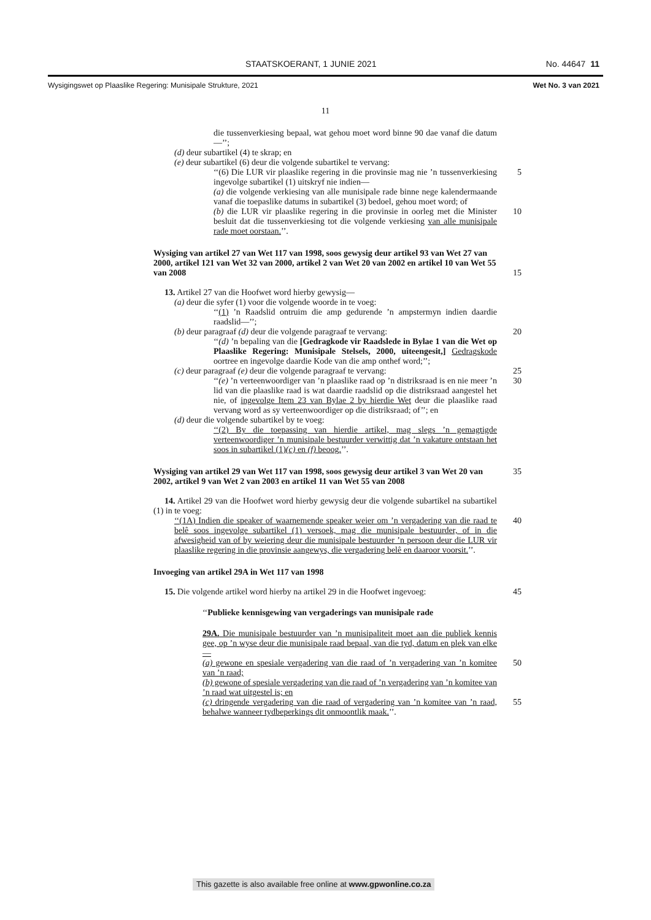STAATSKOERANT, 1 JUNIE 2021 No. 44647 11
Wysigingswet op Plaaslike Regering: Munisipale Strukture, 2021 Wet No. 3 van 2021
11
die tussenverkiesing bepaal, wat gehou moet word binne 90 dae vanaf die datum—’’;
(d) deur subartikel (4) te skrap; en
(e) deur subartikel (6) deur die volgende subartikel te vervang:
‘‘(6) Die LUR vir plaaslike regering in die provinsie mag nie ’n tussenverkiesing ingevolge subartikel (1) uitskryf nie indien—
5
(a) die volgende verkiesing van alle munisipale rade binne nege kalendermaande vanaf die toepaslike datums in subartikel (3) bedoel, gehou moet word; of
(b) die LUR vir plaaslike regering in die provinsie in oorleg met die Minister besluit dat die tussenverkiesing tot die volgende verkiesing van alle munisipale rade moet oorstaan.’’.
10
Wysiging van artikel 27 van Wet 117 van 1998, soos gewysig deur artikel 93 van Wet 27 van 2000, artikel 121 van Wet 32 van 2000, artikel 2 van Wet 20 van 2002 en artikel 10 van Wet 55 van 2008
15
13. Artikel 27 van die Hoofwet word hierby gewysig—
(a) deur die syfer (1) voor die volgende woorde in te voeg:
‘‘(1) ’n Raadslid ontruim die amp gedurende ’n ampstermyn indien daardie raadslid—’’;
(b) deur paragraaf (d) deur die volgende paragraaf te vervang:
20
‘‘(d) ’n bepaling van die [Gedragkode vir Raadslede in Bylae 1 van die Wet op Plaaslike Regering: Munisipale Stelsels, 2000, uiteengesit,] Gedragskode oortree en ingevolge daardie Kode van die amp onthef word;’’;
(c) deur paragraaf (e) deur die volgende paragraaf te vervang:
25
‘‘(e) ’n verteenwoordiger van ’n plaaslike raad op ’n distriksraad is en nie meer ’n lid van die plaaslike raad is wat daardie raadslid op die distriksraad aangestel het nie, of ingevolge Item 23 van Bylae 2 by hierdie Wet deur die plaaslike raad vervang word as sy verteenwoordiger op die distriksraad; of’’; en
30
(d) deur die volgende subartikel by te voeg:
‘‘(2) By die toepassing van hierdie artikel, mag slegs ’n gemagtigde verteenwoordiger ’n munisipale bestuurder verwittig dat ’n vakature ontstaan het soos in subartikel (1)(c) en (f) beoog.’’.
Wysiging van artikel 29 van Wet 117 van 1998, soos gewysig deur artikel 3 van Wet 20 van 2002, artikel 9 van Wet 2 van 2003 en artikel 11 van Wet 55 van 2008
35
14. Artikel 29 van die Hoofwet word hierby gewysig deur die volgende subartikel na subartikel (1) in te voeg:
‘‘(1A) Indien die speaker of waarnemende speaker weier om ’n vergadering van die raad te belê soos ingevolge subartikel (1) versoek, mag die munisipale bestuurder, of in die afwesigheid van of by weiering deur die munisipale bestuurder ’n persoon deur die LUR vir plaaslike regering in die provinsie aangewys, die vergadering belê en daaroor voorsit.’’.
40
Invoeging van artikel 29A in Wet 117 van 1998
15. Die volgende artikel word hierby na artikel 29 in die Hoofwet ingevoeg:
45
‘‘Publieke kennisgewing van vergaderings van munisipale rade
29A. Die munisipale bestuurder van ’n munisipaliteit moet aan die publiek kennis gee, op ’n wyse deur die munisipale raad bepaal, van die tyd, datum en plek van elke—
(a) gewone en spesiale vergadering van die raad of ’n vergadering van ’n komitee van ’n raad;
50
(b) gewone of spesiale vergadering van die raad of ’n vergadering van ’n komitee van ’n raad wat uitgestel is; en
(c) dringende vergadering van die raad of vergadering van ’n komitee van ’n raad, behalwe wanneer tydbeperkings dit onmoontlik maak.’’.
55
This gazette is also available free online at www.gpwonline.co.za